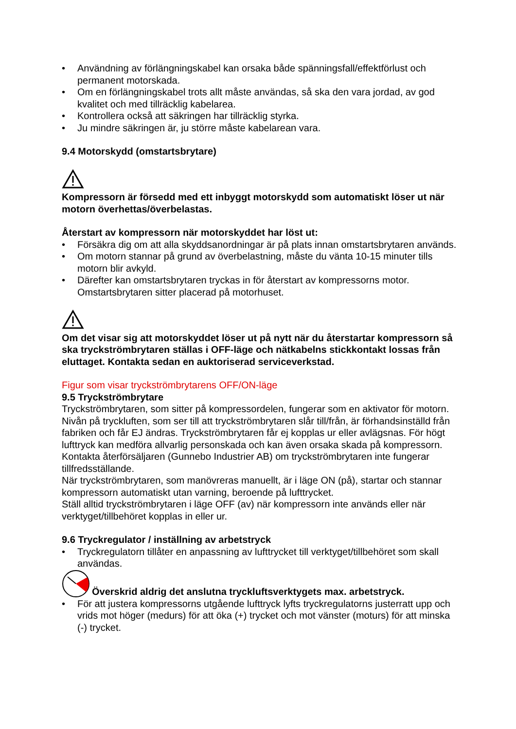• Användning av förlängningskabel kan orsaka både spänningsfall/effektförlust och permanent motorskada.
• Om en förlängningskabel trots allt måste användas, så ska den vara jordad, av god kvalitet och med tillräcklig kabelarea.
• Kontrollera också att säkringen har tillräcklig styrka.
• Ju mindre säkringen är, ju större måste kabelarean vara.
9.4 Motorskydd (omstartsbrytare)
Kompressorn är försedd med ett inbyggt motorskydd som automatiskt löser ut när motorn överhettas/överbelastas.
Återstart av kompressorn när motorskyddet har löst ut:
• Försäkra dig om att alla skyddsanordningar är på plats innan omstartsbrytaren används.
• Om motorn stannar på grund av överbelastning, måste du vänta 10-15 minuter tills motorn blir avkyld.
• Därefter kan omstartsbrytaren tryckas in för återstart av kompressorns motor. Omstartsbrytaren sitter placerad på motorhuset.
Om det visar sig att motorskyddet löser ut på nytt när du återstartar kompressorn så ska tryckströmbrytaren ställas i OFF-läge och nätkabelns stickkontakt lossas från eluttaget. Kontakta sedan en auktoriserad serviceverkstad.
Figur som visar tryckströmbrytarens OFF/ON-läge
9.5 Tryckströmbrytare
Tryckströmbrytaren, som sitter på kompressordelen, fungerar som en aktivator för motorn. Nivån på tryckluften, som ser till att tryckströmbrytaren slår till/från, är förhandsinställd från fabriken och får EJ ändras. Tryckströmbrytaren får ej kopplas ur eller avlägsnas. För högt lufttryck kan medföra allvarlig personskada och kan även orsaka skada på kompressorn. Kontakta återförsäljaren (Gunnebo Industrier AB) om tryckströmbrytaren inte fungerar tillfredsställande.
När tryckströmbrytaren, som manövreras manuellt, är i läge ON (på), startar och stannar kompressorn automatiskt utan varning, beroende på lufttrycket.
Ställ alltid tryckströmbrytaren i läge OFF (av) när kompressorn inte används eller när verktyget/tillbehöret kopplas in eller ur.
9.6 Tryckregulator / inställning av arbetstryck
• Tryckregulatorn tillåter en anpassning av lufttrycket till verktyget/tillbehöret som skall användas.
Överskrid aldrig det anslutna tryckluftsverktygets max. arbetstryck.
• För att justera kompressorns utgående lufttryck lyfts tryckregulatorns justerratt upp och vrids mot höger (medurs) för att öka (+) trycket och mot vänster (moturs) för att minska (-) trycket.